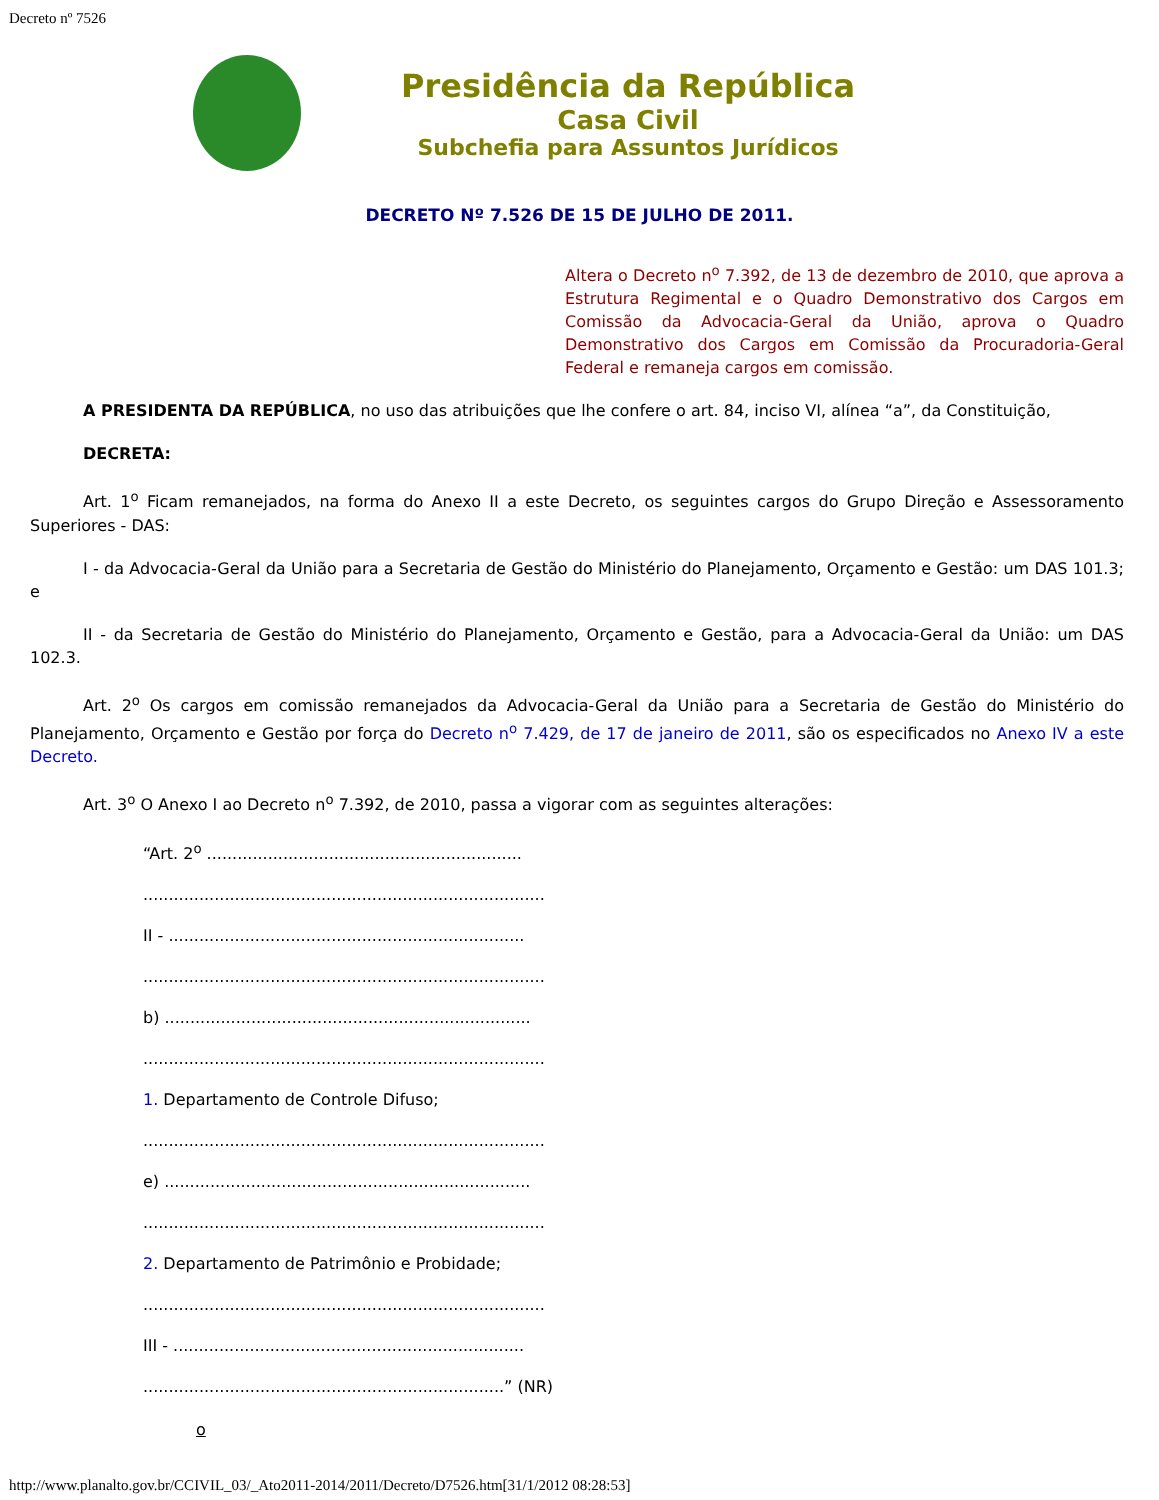Decreto nº 7526
Presidência da República
Casa Civil
Subchefia para Assuntos Jurídicos
DECRETO Nº 7.526 DE 15 DE JULHO DE 2011.
Altera o Decreto n<sup>o</sup> 7.392, de 13 de dezembro de 2010, que aprova a Estrutura Regimental e o Quadro Demonstrativo dos Cargos em Comissão da Advocacia-Geral da União, aprova o Quadro Demonstrativo dos Cargos em Comissão da Procuradoria-Geral Federal e remaneja cargos em comissão.
A PRESIDENTA DA REPÚBLICA, no uso das atribuições que lhe confere o art. 84, inciso VI, alínea “a”, da Constituição,
DECRETA:
Art. 1<sup>o</sup> Ficam remanejados, na forma do Anexo II a este Decreto, os seguintes cargos do Grupo Direção e Assessoramento Superiores - DAS:
I - da Advocacia-Geral da União para a Secretaria de Gestão do Ministério do Planejamento, Orçamento e Gestão: um DAS 101.3; e
II - da Secretaria de Gestão do Ministério do Planejamento, Orçamento e Gestão, para a Advocacia-Geral da União: um DAS 102.3.
Art. 2<sup>o</sup> Os cargos em comissão remanejados da Advocacia-Geral da União para a Secretaria de Gestão do Ministério do Planejamento, Orçamento e Gestão por força do Decreto n<sup>o</sup> 7.429, de 17 de janeiro de 2011, são os especificados no Anexo IV a este Decreto.
Art. 3<sup>o</sup> O Anexo I ao Decreto n<sup>o</sup> 7.392, de 2010, passa a vigorar com as seguintes alterações:
“Art. 2<sup>o</sup> ..............................................................
...............................................................................
II - ......................................................................
...............................................................................
b) ........................................................................
...............................................................................
1. Departamento de Controle Difuso;
...............................................................................
e) ........................................................................
...............................................................................
2. Departamento de Patrimônio e Probidade;
...............................................................................
III - .....................................................................
.......................................................................” (NR)
o
http://www.planalto.gov.br/CCIVIL_03/_Ato2011-2014/2011/Decreto/D7526.htm[31/1/2012 08:28:53]